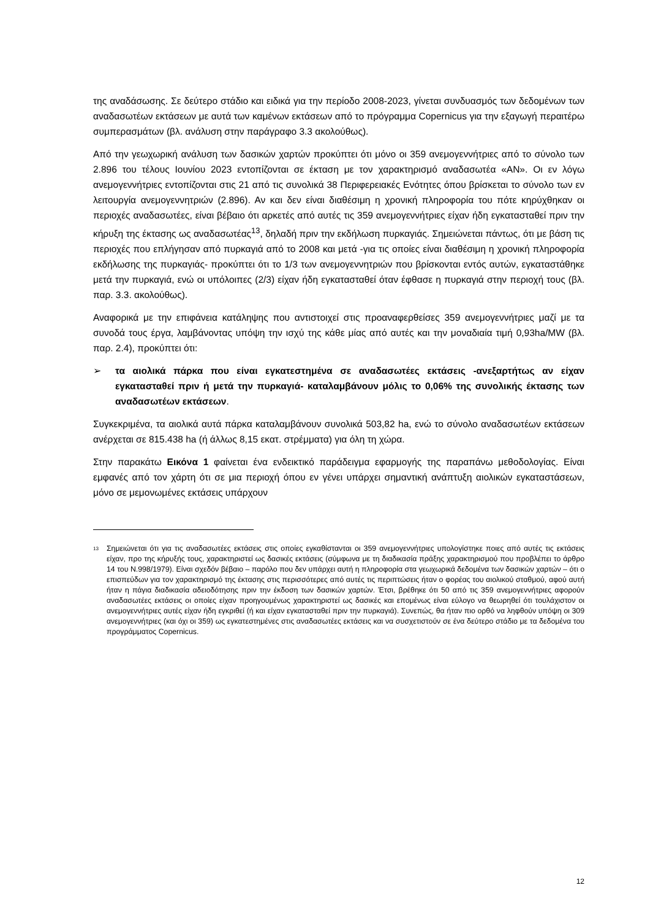της αναδάσωσης. Σε δεύτερο στάδιο και ειδικά για την περίοδο 2008-2023, γίνεται συνδυασμός των δεδομένων των αναδασωτέων εκτάσεων με αυτά των καμένων εκτάσεων από το πρόγραμμα Copernicus για την εξαγωγή περαιτέρω συμπερασμάτων (βλ. ανάλυση στην παράγραφο 3.3 ακολούθως).
Από την γεωχωρική ανάλυση των δασικών χαρτών προκύπτει ότι μόνο οι 359 ανεμογεννήτριες από το σύνολο των 2.896 του τέλους Ιουνίου 2023 εντοπίζονται σε έκταση με τον χαρακτηρισμό αναδασωτέα «ΑΝ». Οι εν λόγω ανεμογεννήτριες εντοπίζονται στις 21 από τις συνολικά 38 Περιφερειακές Ενότητες όπου βρίσκεται το σύνολο των εν λειτουργία ανεμογεννητριών (2.896). Αν και δεν είναι διαθέσιμη η χρονική πληροφορία του πότε κηρύχθηκαν οι περιοχές αναδασωτέες, είναι βέβαιο ότι αρκετές από αυτές τις 359 ανεμογεννήτριες είχαν ήδη εγκατασταθεί πριν την κήρυξη της έκτασης ως αναδασωτέας<sup>13</sup>, δηλαδή πριν την εκδήλωση πυρκαγιάς. Σημειώνεται πάντως, ότι με βάση τις περιοχές που επλήγησαν από πυρκαγιά από το 2008 και μετά -για τις οποίες είναι διαθέσιμη η χρονική πληροφορία εκδήλωσης της πυρκαγιάς- προκύπτει ότι το 1/3 των ανεμογεννητριών που βρίσκονται εντός αυτών, εγκαταστάθηκε μετά την πυρκαγιά, ενώ οι υπόλοιπες (2/3) είχαν ήδη εγκατασταθεί όταν έφθασε η πυρκαγιά στην περιοχή τους (βλ. παρ. 3.3. ακολούθως).
Αναφορικά με την επιφάνεια κατάληψης που αντιστοιχεί στις προαναφερθείσες 359 ανεμογεννήτριες μαζί με τα συνοδά τους έργα, λαμβάνοντας υπόψη την ισχύ της κάθε μίας από αυτές και την μοναδιαία τιμή 0,93ha/MW (βλ. παρ. 2.4), προκύπτει ότι:
➢ τα αιολικά πάρκα που είναι εγκατεστημένα σε αναδασωτέες εκτάσεις -ανεξαρτήτως αν είχαν εγκατασταθεί πριν ή μετά την πυρκαγιά- καταλαμβάνουν μόλις το 0,06% της συνολικής έκτασης των αναδασωτέων εκτάσεων.
Συγκεκριμένα, τα αιολικά αυτά πάρκα καταλαμβάνουν συνολικά 503,82 ha, ενώ το σύνολο αναδασωτέων εκτάσεων ανέρχεται σε 815.438 ha (ή άλλως 8,15 εκατ. στρέμματα) για όλη τη χώρα.
Στην παρακάτω Εικόνα 1 φαίνεται ένα ενδεικτικό παράδειγμα εφαρμογής της παραπάνω μεθοδολογίας. Είναι εμφανές από τον χάρτη ότι σε μια περιοχή όπου εν γένει υπάρχει σημαντική ανάπτυξη αιολικών εγκαταστάσεων, μόνο σε μεμονωμένες εκτάσεις υπάρχουν
<sup>13</sup>
Σημειώνεται ότι για τις αναδασωτέες εκτάσεις στις οποίες εγκαθίστανται οι 359 ανεμογεννήτριες υπολογίστηκε ποιες από αυτές τις εκτάσεις είχαν, προ της κήρυξής τους, χαρακτηριστεί ως δασικές εκτάσεις (σύμφωνα με τη διαδικασία πράξης χαρακτηρισμού που προβλέπει το άρθρο 14 του Ν.998/1979). Είναι σχεδόν βέβαιο – παρόλο που δεν υπάρχει αυτή η πληροφορία στα γεωχωρικά δεδομένα των δασικών χαρτών – ότι ο επισπεύδων για τον χαρακτηρισμό της έκτασης στις περισσότερες από αυτές τις περιπτώσεις ήταν ο φορέας του αιολικού σταθμού, αφού αυτή ήταν η πάγια διαδικασία αδειοδότησης πριν την έκδοση των δασικών χαρτών. Έτσι, βρέθηκε ότι 50 από τις 359 ανεμογεννήτριες αφορούν αναδασωτέες εκτάσεις οι οποίες είχαν προηγουμένως χαρακτηριστεί ως δασικές και επομένως είναι εύλογο να θεωρηθεί ότι τουλάχιστον οι ανεμογεννήτριες αυτές είχαν ήδη εγκριθεί (ή και είχαν εγκατασταθεί πριν την πυρκαγιά). Συνεπώς, θα ήταν πιο ορθό να ληφθούν υπόψη οι 309 ανεμογεννήτριες (και όχι οι 359) ως εγκατεστημένες στις αναδασωτέες εκτάσεις και να συσχετιστούν σε ένα δεύτερο στάδιο με τα δεδομένα του προγράμματος Copernicus.
12